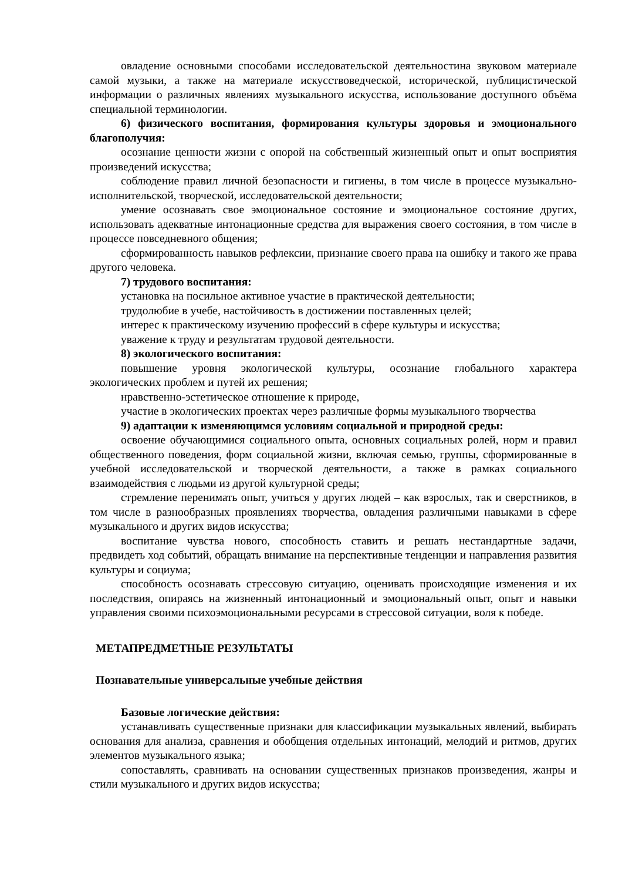овладение основными способами исследовательской деятельностина звуковом материале самой музыки, а также на материале искусствоведческой, исторической, публицистической информации о различных явлениях музыкального искусства, использование доступного объёма специальной терминологии.
6) физического воспитания, формирования культуры здоровья и эмоционального благополучия:
осознание ценности жизни с опорой на собственный жизненный опыт и опыт восприятия произведений искусства;
соблюдение правил личной безопасности и гигиены, в том числе в процессе музыкально-исполнительской, творческой, исследовательской деятельности;
умение осознавать свое эмоциональное состояние и эмоциональное состояние других, использовать адекватные интонационные средства для выражения своего состояния, в том числе в процессе повседневного общения;
сформированность навыков рефлексии, признание своего права на ошибку и такого же права другого человека.
7) трудового воспитания:
установка на посильное активное участие в практической деятельности;
трудолюбие в учебе, настойчивость в достижении поставленных целей;
интерес к практическому изучению профессий в сфере культуры и искусства;
уважение к труду и результатам трудовой деятельности.
8) экологического воспитания:
повышение уровня экологической культуры, осознание глобального характера экологических проблем и путей их решения;
нравственно-эстетическое отношение к природе,
участие в экологических проектах через различные формы музыкального творчества
9) адаптации к изменяющимся условиям социальной и природной среды:
освоение обучающимися социального опыта, основных социальных ролей, норм и правил общественного поведения, форм социальной жизни, включая семью, группы, сформированные в учебной исследовательской и творческой деятельности, а также в рамках социального взаимодействия с людьми из другой культурной среды;
стремление перенимать опыт, учиться у других людей – как взрослых, так и сверстников, в том числе в разнообразных проявлениях творчества, овладения различными навыками в сфере музыкального и других видов искусства;
воспитание чувства нового, способность ставить и решать нестандартные задачи, предвидеть ход событий, обращать внимание на перспективные тенденции и направления развития культуры и социума;
способность осознавать стрессовую ситуацию, оценивать происходящие изменения и их последствия, опираясь на жизненный интонационный и эмоциональный опыт, опыт и навыки управления своими психоэмоциональными ресурсами в стрессовой ситуации, воля к победе.
МЕТАПРЕДМЕТНЫЕ РЕЗУЛЬТАТЫ
Познавательные универсальные учебные действия
Базовые логические действия:
устанавливать существенные признаки для классификации музыкальных явлений, выбирать основания для анализа, сравнения и обобщения отдельных интонаций, мелодий и ритмов, других элементов музыкального языка;
сопоставлять, сравнивать на основании существенных признаков произведения, жанры и стили музыкального и других видов искусства;